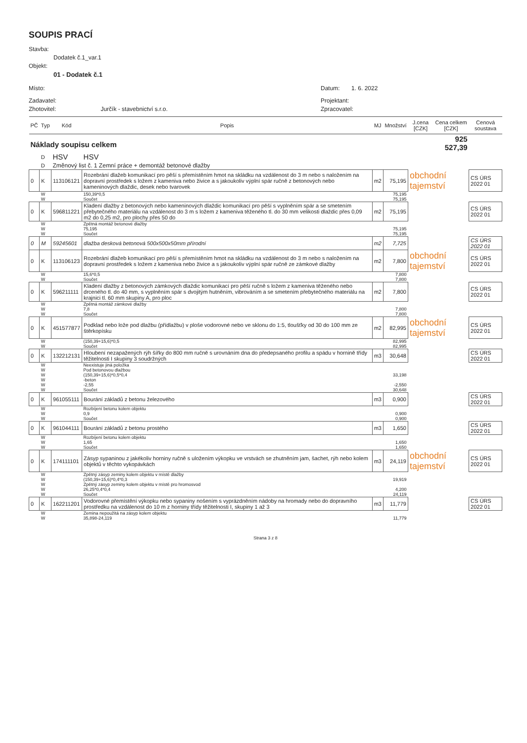SOUPIS PRACÍ
Stavba:
Dodatek č.1_var.1
Objekt:
01 - Dodatek č.1
Místo: Datum: 1. 6. 2022
Zadavatel:
Zhotovitel: Jurčík - stavebnictví s.r.o.
Projektant:
Zpracovatel:
| PČ | Typ | Kód | Popis | MJ | Množství | J.cena [CZK] | Cena celkem [CZK] | Cenová soustava |
| --- | --- | --- | --- | --- | --- | --- | --- | --- |
| Náklady soupisu celkem | | | | | | | 925 527,39 | |
| | D | HSV | HSV | | | | | |
| | D | Změnový list č. 1 Zemní práce + demontáž betonové dlažby | | | | | | |
| 0 | K | 113106121 | Rozebrání dlažeb komunikací pro pěší s přemístěním hmot na skládku na vzdálenost do 3 m nebo s naložením na dopravní prostředek s ložem z kameniva nebo živice a s jakoukoliv výplní spár ručně z betonových nebo kameninových dlaždic, desek nebo tvarovek | m2 | 75,195 | obchodní tajemství | | CS ÚRS 2022 01 |
| | W | | 150,39*0,5 | | 75,195 | | | |
| | W | | Součet | | 75,195 | | | |
| 0 | K | 596811221 | Kladení dlažby z betonových nebo kameninových dlaždic komunikací pro pěší s vyplněním spár a se smetením přebytečného materiálu na vzdálenost do 3 m s ložem z kameniva těženého tl. do 30 mm velikosti dlaždic přes 0,09 m2 do 0,25 m2, pro plochy přes 50 do | m2 | 75,195 | | | CS ÚRS 2022 01 |
| | W | | Zpětná montáž betonové dlažby | | | | | |
| | W | | 75,195 | | 75,195 | | | |
| | W | | Součet | | 75,195 | | | |
| 0 | M | 59245601 | dlažba desková betonová 500x500x50mm přírodní | m2 | 7,725 | | | CS ÚRS 2022 01 |
| 0 | K | 113106123 | Rozebrání dlažeb komunikací pro pěší s přemístěním hmot na skládku na vzdálenost do 3 m nebo s naložením na dopravní prostředek s ložem z kameniva nebo živice a s jakoukoliv výplní spár ručně ze zámkové dlažby | m2 | 7,800 | obchodní tajemství | | CS ÚRS 2022 01 |
| | W | | 15,6*0,5 | | 7,800 | | | |
| | W | | Součet | | 7,800 | | | |
| 0 | K | 596211111 | Kladení dlažby z betonových zámkových dlaždic komunikací pro pěší ručně s ložem z kameniva těženého nebo drceného tl. do 40 mm, s vyplněním spár s dvojitým hutněním, vibrováním a se smetením přebytečného materiálu na krajnici tl. 60 mm skupiny A, pro ploc | m2 | 7,800 | | | CS ÚRS 2022 01 |
| | W | | Zpětná montáž zámkové dlažby | | | | | |
| | W | | 7,8 | | 7,800 | | | |
| | W | | Součet | | 7,800 | | | |
| 0 | K | 451577877 | Podklad nebo lože pod dlažbu (přídlažbu) v ploše vodorovné nebo ve sklonu do 1:5, tloušťky od 30 do 100 mm ze štěrkopísku | m2 | 82,995 | obchodní tajemství | | CS ÚRS 2022 01 |
| | W | | (150,39+15,6)*0,5 | | 82,995 | | | |
| | W | | Součet | | 82,995 | | | |
| 0 | K | 132212131 | Hloubení nezapažených rýh šířky do 800 mm ručně s urovnáním dna do předepsaného profilu a spádu v hornině třídy těžitelnosti I skupiny 3 soudržných | m3 | 30,648 | | | CS ÚRS 2022 01 |
| | W | | Neexistuje jiná položka | | | | | |
| | W | | Pod betonovou dlažbou | | | | | |
| | W | | (150,39+15,6)*0,5*0,4 | | 33,198 | | | |
| | W | | -beton | | | | | |
| | W | | -2,55 | | -2,550 | | | |
| | W | | Součet | | 30,648 | | | |
| 0 | K | 961055111 | Bourání základů z betonu železového | m3 | 0,900 | | | CS ÚRS 2022 01 |
| | W | | Rozbíjení betonu kolem objektu | | | | | |
| | W | | 0,9 | | 0,900 | | | |
| | W | | Součet | | 0,900 | | | |
| 0 | K | 961044111 | Bourání základů z betonu prostého | m3 | 1,650 | | | CS ÚRS 2022 01 |
| | W | | Rozbíjení betonu kolem objektu | | | | | |
| | W | | 1,65 | | 1,650 | | | |
| | W | | Součet | | 1,650 | | | |
| 0 | K | 174111101 | Zásyp sypaninou z jakékoliv horniny ručně s uložením výkopku ve vrstvách se zhutněním jam, šachet, rýh nebo kolem objektů v těchto vykopávkách | m3 | 24,119 | obchodní tajemství | | CS ÚRS 2022 01 |
| | W | | Zpětný zásyp zeminy kolem objektu v místě dlažby | | | | | |
| | W | | (150,39+15,6)*0,4*0,3 | | 19,919 | | | |
| | W | | Zpětný zásyp zeminy kolem objektu v místě pro hromosvod | | | | | |
| | W | | 26,25*0,4*0,4 | | 4,200 | | | |
| | W | | Součet | | 24,119 | | | |
| 0 | K | 162211201 | Vodorovné přemístění výkopku nebo sypaniny nošením s vyprázdněním nádoby na hromady nebo do dopravního prostředku na vzdálenost do 10 m z horniny třídy těžitelnosti I, skupiny 1 až 3 | m3 | 11,779 | | | CS ÚRS 2022 01 |
| | W | | Zemina nepoužitá na zásyp kolem objektu | | | | | |
| | W | | 35,898-24,119 | | 11,779 | | | |
Strana 3 z 8